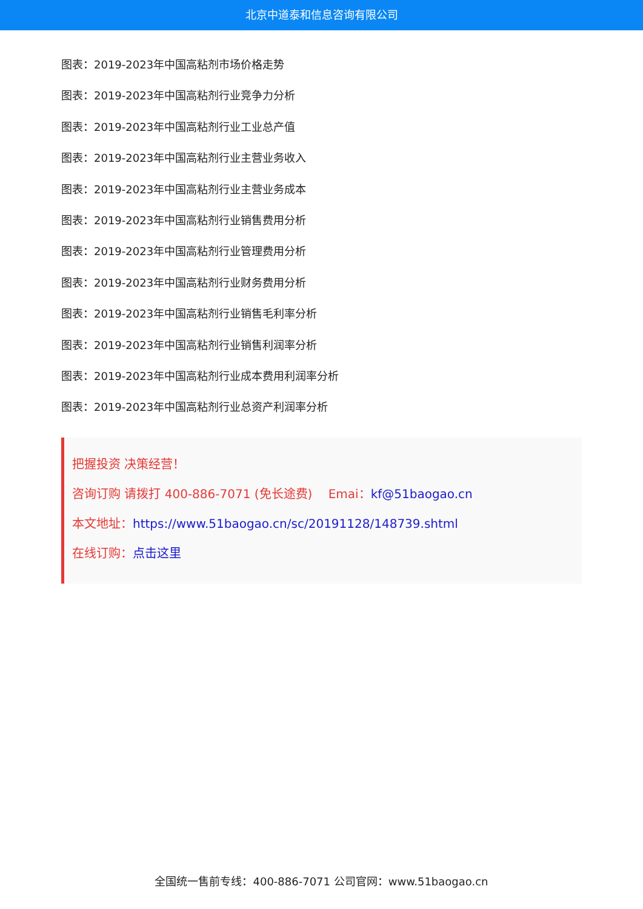北京中道泰和信息咨询有限公司
图表：2019-2023年中国高粘剂市场价格走势
图表：2019-2023年中国高粘剂行业竞争力分析
图表：2019-2023年中国高粘剂行业工业总产值
图表：2019-2023年中国高粘剂行业主营业务收入
图表：2019-2023年中国高粘剂行业主营业务成本
图表：2019-2023年中国高粘剂行业销售费用分析
图表：2019-2023年中国高粘剂行业管理费用分析
图表：2019-2023年中国高粘剂行业财务费用分析
图表：2019-2023年中国高粘剂行业销售毛利率分析
图表：2019-2023年中国高粘剂行业销售利润率分析
图表：2019-2023年中国高粘剂行业成本费用利润率分析
图表：2019-2023年中国高粘剂行业总资产利润率分析
把握投资 决策经营！
咨询订购 请拨打 400-886-7071 (免长途费)　 Emai：kf@51baogao.cn
本文地址：https://www.51baogao.cn/sc/20191128/148739.shtml
在线订购：点击这里
全国统一售前专线：400-886-7071 公司官网：www.51baogao.cn